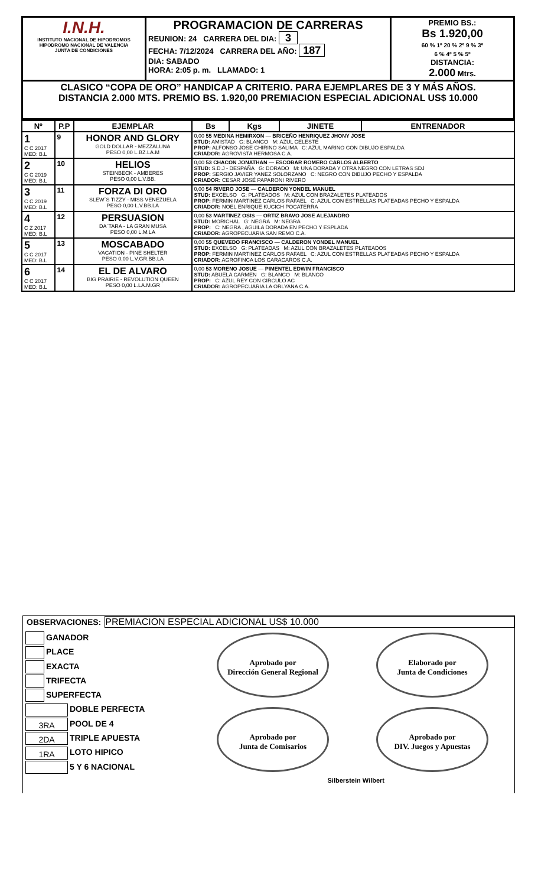| I.N.H. INSTITUTO NACIONAL DE HIPODROMOS HIPODROMO NACIONAL DE VALENCIA JUNTA DE CONDICIONES | PROGRAMACION DE CARRERAS REUNION: 24 CARRERA DEL DIA: 3 FECHA: 7/12/2024 CARRERA DEL AÑO: 187 DIA: SABADO HORA: 2:05 p. m. LLAMADO: 1 | PREMIO BS.: Bs 1.920,00 60 % 1º 20 % 2º 9 % 3º 6 % 4º 5 % 5º DISTANCIA: 2.000 Mtrs. |
| CLASICO “COPA DE ORO” HANDICAP A CRITERIO. PARA EJEMPLARES DE 3 Y MÁS AÑOS. DISTANCIA 2.000 MTS. PREMIO BS. 1.920,00 PREMIACION ESPECIAL ADICIONAL US$ 10.000 | | |
| Nº | P.P | EJEMPLAR | Bs | Kgs | JINETE | ENTRENADOR |
| --- | --- | --- | --- | --- | --- | --- |
| 1 C C 2017 MED: B.L | 9 | HONOR AND GLORY GOLD DOLLAR - MEZZALUNA PESO 0,00 L.BZ.LA.M | 0,00 55 MEDINA HEMIRXON — BRICEÑO HENRIQUEZ JHONY JOSE STUD: AMISTAD G: BLANCO M: AZUL CELESTE PROP: ALFONSO JOSE CHIRINO SALIMA C: AZUL MARINO CON DIBUJO ESPALDA CRIADOR: AGROVISTA HERMOSA C.A. | | | |
| 2 C C 2019 MED: B.L | 10 | HELIOS STEINBECK - AMBERES PESO 0,00 L.V.BB. | 0,00 53 CHACON JONATHAN — ESCOBAR ROMERO CARLOS ALBERTO STUD: S.D.J - DESPAÑA G: DORADO M: UNA DORADA Y OTRA NEGRO CON LETRAS SDJ PROP: SERGIO JAVIER YANEZ SOLORZANO C: NEGRO CON DIBUJO PECHO Y ESPALDA CRIADOR: CESAR JOSÉ PAPARONI RIVERO | | | |
| 3 C C 2019 MED: B.L | 11 | FORZA DI ORO SLEW´S TIZZY - MISS VENEZUELA PESO 0,00 L.V.BB.LA | 0,00 54 RIVERO JOSE — CALDERON YONDEL MANUEL STUD: EXCELSO G: PLATEADOS M: AZUL CON BRAZALETES PLATEADOS PROP: FERMIN MARTINEZ CARLOS RAFAEL C: AZUL CON ESTRELLAS PLATEADAS PECHO Y ESPALDA CRIADOR: NOEL ENRIQUE KUCICH POCATERRA | | | |
| 4 C Z 2017 MED: B.L | 12 | PERSUASION DA´TARA - LA GRAN MUSA PESO 0,00 L.M.LA | 0,00 53 MARTINEZ OSIS — ORTIZ BRAVO JOSE ALEJANDRO STUD: MORICHAL G: NEGRA M: NEGRA PROP: C: NEGRA , AGUILA DORADA EN PECHO Y ESPLADA CRIADOR: AGROPECUARIA SAN REMO C.A. | | | |
| 5 C C 2017 MED: B.L | 13 | MOSCABADO VACATION - PINE SHELTER PESO 0,00 L.V.GR.BB.LA | 0,00 55 QUEVEDO FRANCISCO — CALDERON YONDEL MANUEL STUD: EXCELSO G: PLATEADAS M: AZUL CON BRAZALETES PLATEADOS PROP: FERMIN MARTINEZ CARLOS RAFAEL C: AZUL CON ESTRELLAS PLATEADAS PECHO Y ESPALDA CRIADOR: AGROFINCA LOS CARACAROS C.A. | | | |
| 6 C C 2017 MED: B.L | 14 | EL DE ALVARO BIG PRAIRIE - REVOLUTION QUEEN PESO 0,00 L.LA.M.GR | 0,00 53 MORENO JOSUE — PIMENTEL EDWIN FRANCISCO STUD: ABUELA CARMEN G: BLANCO M: BLANCO PROP: C: AZUL REY CON CIRCULO AC CRIADOR: AGROPECUARIA LA ORLYANA C.A. | | | |
OBSERVACIONES: PREMIACION ESPECIAL ADICIONAL US$ 10.000
GANADOR
PLACE
EXACTA
TRIFECTA
SUPERFECTA
DOBLE PERFECTA
3RA POOL DE 4
2DA TRIPLE APUESTA
1RA LOTO HIPICO
5 Y 6 NACIONAL
Aprobado por
Dirección General Regional Elaborado por
Junta de Condiciones
Aprobado por
Junta de Comisarios Aprobado por
DIV. Juegos y Apuestas
Silberstein Wilbert